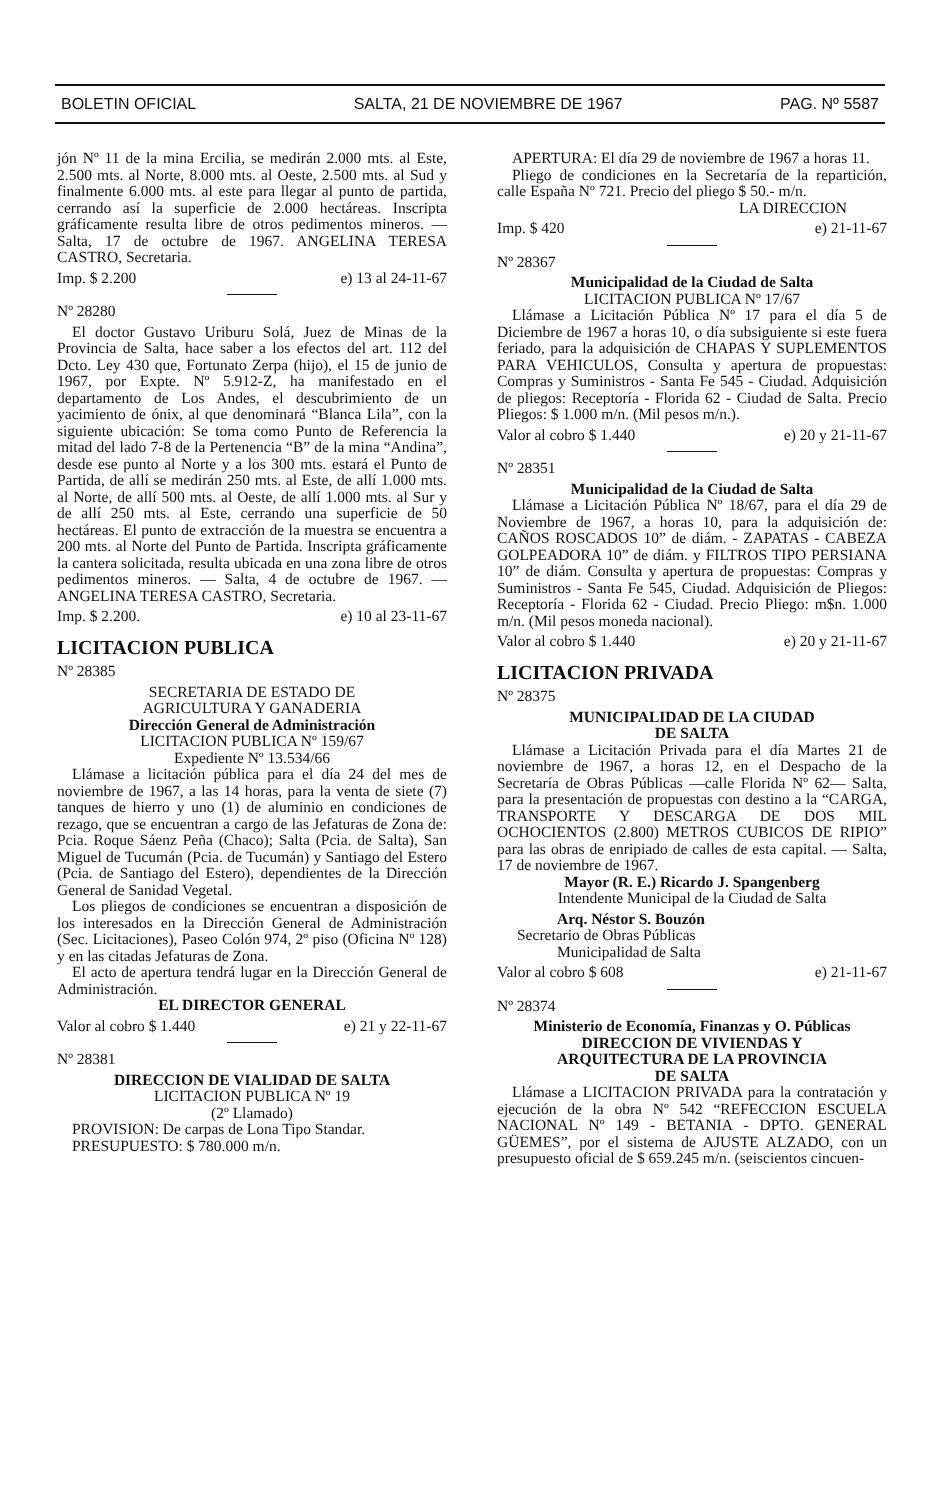BOLETIN OFICIAL SALTA, 21 DE NOVIEMBRE DE 1967 PAG. Nº 5587
jón Nº 11 de la mina Ercilia, se medirán 2.000 mts. al Este, 2.500 mts. al Norte, 8.000 mts. al Oeste, 2.500 mts. al Sud y finalmente 6.000 mts. al este para llegar al punto de partida, cerrando así la superficie de 2.000 hectáreas. Inscripta gráficamente resulta libre de otros pedimentos mineros. — Salta, 17 de octubre de 1967. ANGELINA TERESA CASTRO, Secretaria.
Imp. $ 2.200 e) 13 al 24-11-67
Nº 28280
El doctor Gustavo Uriburu Solá, Juez de Minas de la Provincia de Salta, hace saber a los efectos del art. 112 del Dcto. Ley 430 que, Fortunato Zerpa (hijo), el 15 de junio de 1967, por Expte. Nº 5.912-Z, ha manifestado en el departamento de Los Andes, el descubrimiento de un yacimiento de ónix, al que denominará “Blanca Lila”, con la siguiente ubicación: Se toma como Punto de Referencia la mitad del lado 7-8 de la Pertenencia “B” de la mina “Andina”, desde ese punto al Norte y a los 300 mts. estará el Punto de Partida, de allí se medirán 250 mts. al Este, de allí 1.000 mts. al Norte, de allí 500 mts. al Oeste, de allí 1.000 mts. al Sur y de allí 250 mts. al Este, cerrando una superficie de 50 hectáreas. El punto de extracción de la muestra se encuentra a 200 mts. al Norte del Punto de Partida. Inscripta gráficamente la cantera solicitada, resulta ubicada en una zona libre de otros pedimentos mineros. — Salta, 4 de octubre de 1967. — ANGELINA TERESA CASTRO, Secretaria.
Imp. $ 2.200. e) 10 al 23-11-67
LICITACION PUBLICA
Nº 28385
SECRETARIA DE ESTADO DE
AGRICULTURA Y GANADERIA
Dirección General de Administración
LICITACION PUBLICA Nº 159/67
Expediente Nº 13.534/66
Llámase a licitación pública para el día 24 del mes de noviembre de 1967, a las 14 horas, para la venta de siete (7) tanques de hierro y uno (1) de aluminio en condiciones de rezago, que se encuentran a cargo de las Jefaturas de Zona de: Pcia. Roque Sáenz Peña (Chaco); Salta (Pcia. de Salta), San Miguel de Tucumán (Pcia. de Tucumán) y Santiago del Estero (Pcia. de Santiago del Estero), dependientes de la Dirección General de Sanidad Vegetal.
Los pliegos de condiciones se encuentran a disposición de los interesados en la Dirección General de Administración (Sec. Licitaciones), Paseo Colón 974, 2º piso (Oficina Nº 128) y en las citadas Jefaturas de Zona.
El acto de apertura tendrá lugar en la Dirección General de Administración.
EL DIRECTOR GENERAL
Valor al cobro $ 1.440 e) 21 y 22-11-67
Nº 28381
DIRECCION DE VIALIDAD DE SALTA
LICITACION PUBLICA Nº 19
(2º Llamado)
PROVISION: De carpas de Lona Tipo Standar.
PRESUPUESTO: $ 780.000 m/n.
APERTURA: El día 29 de noviembre de 1967 a horas 11.
Pliego de condiciones en la Secretaría de la repartición, calle España Nº 721. Precio del pliego $ 50.- m/n.
LA DIRECCION
Imp. $ 420 e) 21-11-67
Nº 28367
Municipalidad de la Ciudad de Salta
LICITACION PUBLICA Nº 17/67
Llámase a Licitación Pública Nº 17 para el día 5 de Diciembre de 1967 a horas 10, o día subsiguiente si este fuera feriado, para la adquisición de CHAPAS Y SUPLEMENTOS PARA VEHICULOS, Consulta y apertura de propuestas: Compras y Suministros - Santa Fe 545 - Ciudad. Adquisición de pliegos: Receptoría - Florida 62 - Ciudad de Salta. Precio Pliegos: $ 1.000 m/n. (Mil pesos m/n.).
Valor al cobro $ 1.440 e) 20 y 21-11-67
Nº 28351
Municipalidad de la Ciudad de Salta
Llámase a Licitación Pública Nº 18/67, para el día 29 de Noviembre de 1967, a horas 10, para la adquisición de: CAÑOS ROSCADOS 10” de diám. - ZAPATAS - CABEZA GOLPEADORA 10” de diám. y FILTROS TIPO PERSIANA 10” de diám. Consulta y apertura de propuestas: Compras y Suministros - Santa Fe 545, Ciudad. Adquisición de Pliegos: Receptoría - Florida 62 - Ciudad. Precio Pliego: m$n. 1.000 m/n. (Mil pesos moneda nacional).
Valor al cobro $ 1.440 e) 20 y 21-11-67
LICITACION PRIVADA
Nº 28375
MUNICIPALIDAD DE LA CIUDAD
DE SALTA
Llámase a Licitación Privada para el día Martes 21 de noviembre de 1967, a horas 12, en el Despacho de la Secretaría de Obras Públicas —calle Florida Nº 62— Salta, para la presentación de propuestas con destino a la “CARGA, TRANSPORTE Y DESCARGA DE DOS MIL OCHOCIENTOS (2.800) METROS CUBICOS DE RIPIO” para las obras de enripiado de calles de esta capital. — Salta, 17 de noviembre de 1967.
Mayor (R. E.) Ricardo J. Spangenberg
Intendente Municipal de la Ciudad de Salta
Arq. Néstor S. Bouzón
Secretario de Obras Públicas
Municipalidad de Salta
Valor al cobro $ 608 e) 21-11-67
Nº 28374
Ministerio de Economía, Finanzas y O. Públicas
DIRECCION DE VIVIENDAS Y
ARQUITECTURA DE LA PROVINCIA
DE SALTA
Llámase a LICITACION PRIVADA para la contratación y ejecución de la obra Nº 542 “REFECCION ESCUELA NACIONAL Nº 149 - BETANIA - DPTO. GENERAL GÜEMES”, por el sistema de AJUSTE ALZADO, con un presupuesto oficial de $ 659.245 m/n. (seiscientos cincuen-